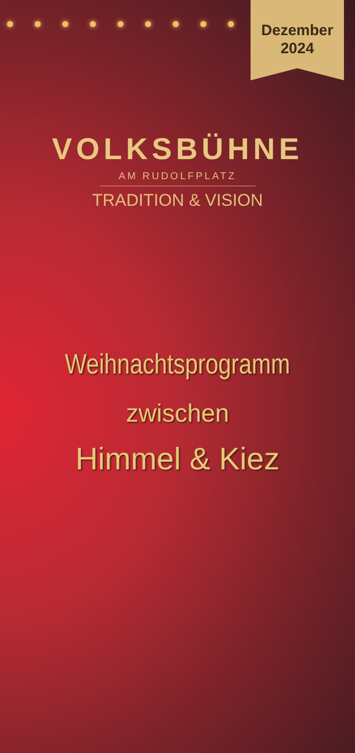Dezember
2024
VOLKSBÜHNE
AM RUDOLFPLATZ
TRADITION & VISION
Weihnachtsprogramm
zwischen
Himmel & Kiez